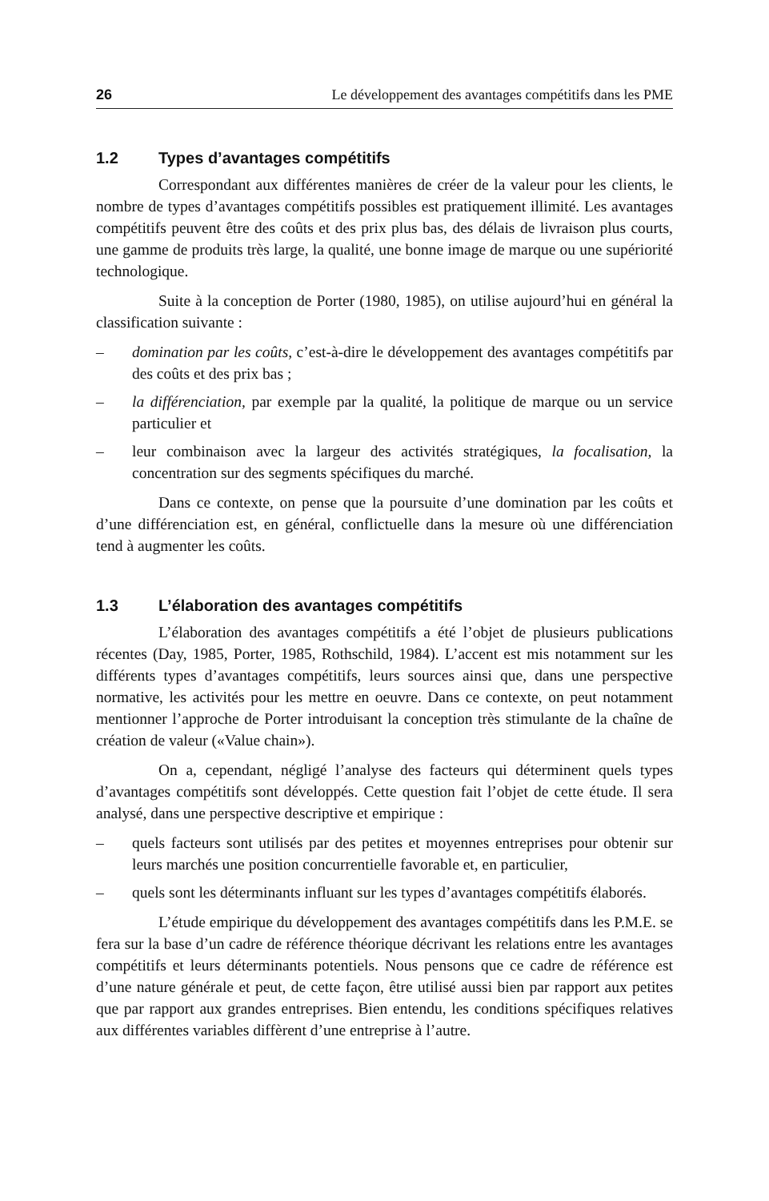26 Le développement des avantages compétitifs dans les PME
1.2 Types d’avantages compétitifs
Correspondant aux différentes manières de créer de la valeur pour les clients, le nombre de types d’avantages compétitifs possibles est pratiquement illimité. Les avantages compétitifs peuvent être des coûts et des prix plus bas, des délais de livraison plus courts, une gamme de produits très large, la qualité, une bonne image de marque ou une supériorité technologique.
Suite à la conception de Porter (1980, 1985), on utilise aujourd’hui en général la classification suivante :
– domination par les coûts, c’est-à-dire le développement des avantages compétitifs par des coûts et des prix bas ;
– la différenciation, par exemple par la qualité, la politique de marque ou un service particulier et
– leur combinaison avec la largeur des activités stratégiques, la focalisation, la concentration sur des segments spécifiques du marché.
Dans ce contexte, on pense que la poursuite d’une domination par les coûts et d’une différenciation est, en général, conflictuelle dans la mesure où une différenciation tend à augmenter les coûts.
1.3 L’élaboration des avantages compétitifs
L’élaboration des avantages compétitifs a été l’objet de plusieurs publications récentes (Day, 1985, Porter, 1985, Rothschild, 1984). L’accent est mis notamment sur les différents types d’avantages compétitifs, leurs sources ainsi que, dans une perspective normative, les activités pour les mettre en oeuvre. Dans ce contexte, on peut notamment mentionner l’approche de Porter introduisant la conception très stimulante de la chaîne de création de valeur («Value chain»).
On a, cependant, négligé l’analyse des facteurs qui déterminent quels types d’avantages compétitifs sont développés. Cette question fait l’objet de cette étude. Il sera analysé, dans une perspective descriptive et empirique :
– quels facteurs sont utilisés par des petites et moyennes entreprises pour obtenir sur leurs marchés une position concurrentielle favorable et, en particulier,
– quels sont les déterminants influant sur les types d’avantages compétitifs élaborés.
L’étude empirique du développement des avantages compétitifs dans les P.M.E. se fera sur la base d’un cadre de référence théorique décrivant les relations entre les avantages compétitifs et leurs déterminants potentiels. Nous pensons que ce cadre de référence est d’une nature générale et peut, de cette façon, être utilisé aussi bien par rapport aux petites que par rapport aux grandes entreprises. Bien entendu, les conditions spécifiques relatives aux différentes variables diffèrent d’une entreprise à l’autre.